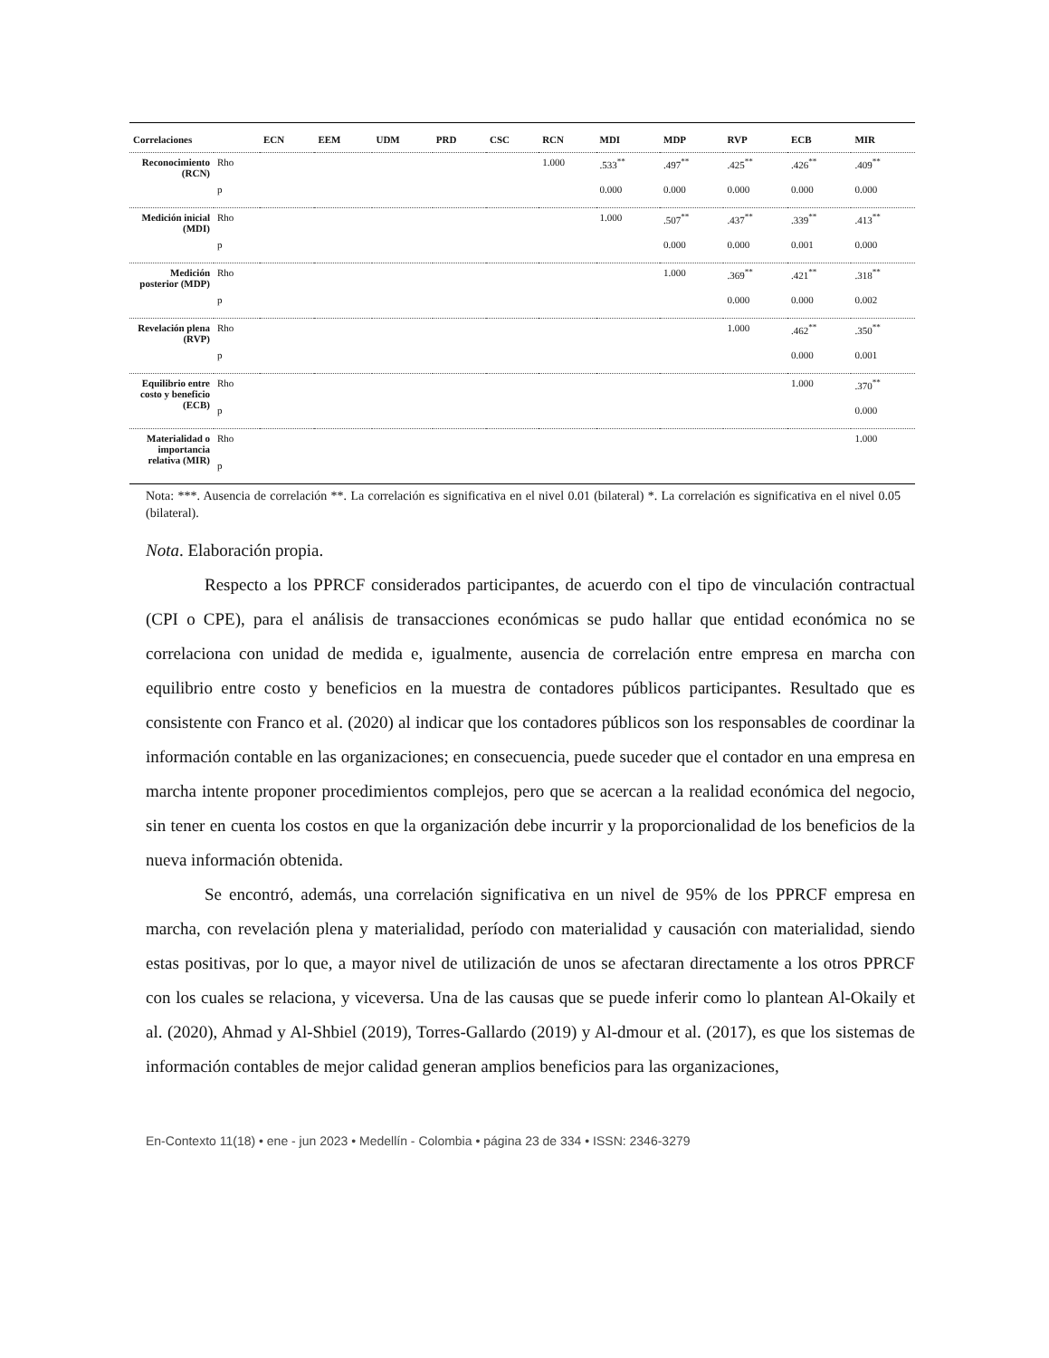| Correlaciones | | ECN | EEM | UDM | PRD | CSC | RCN | MDI | MDP | RVP | ECB | MIR |
| --- | --- | --- | --- | --- | --- | --- | --- | --- | --- | --- | --- | --- |
| Reconocimiento (RCN) | Rho | | | | | | 1.000 | .533<sup>**</sup> | .497<sup>**</sup> | .425<sup>**</sup> | .426<sup>**</sup> | .409<sup>**</sup> |
| | p | | | | | | | 0.000 | 0.000 | 0.000 | 0.000 | 0.000 |
| Medición inicial (MDI) | Rho | | | | | | | 1.000 | .507<sup>**</sup> | .437<sup>**</sup> | .339<sup>**</sup> | .413<sup>**</sup> |
| | p | | | | | | | | 0.000 | 0.000 | 0.001 | 0.000 |
| Medición posterior (MDP) | Rho | | | | | | | | 1.000 | .369<sup>**</sup> | .421<sup>**</sup> | .318<sup>**</sup> |
| | p | | | | | | | | | 0.000 | 0.000 | 0.002 |
| Revelación plena (RVP) | Rho | | | | | | | | | 1.000 | .462<sup>**</sup> | .350<sup>**</sup> |
| | p | | | | | | | | | | 0.000 | 0.001 |
| Equilibrio entre costo y beneficio (ECB) | Rho | | | | | | | | | | 1.000 | .370<sup>**</sup> |
| | p | | | | | | | | | | | 0.000 |
| Materialidad o importancia relativa (MIR) | Rho | | | | | | | | | | | 1.000 |
| | p | | | | | | | | | | | |
Nota: ***. Ausencia de correlación **. La correlación es significativa en el nivel 0.01 (bilateral) *. La correlación es significativa en el nivel 0.05 (bilateral).
Nota. Elaboración propia.
Respecto a los PPRCF considerados participantes, de acuerdo con el tipo de vinculación contractual (CPI o CPE), para el análisis de transacciones económicas se pudo hallar que entidad económica no se correlaciona con unidad de medida e, igualmente, ausencia de correlación entre empresa en marcha con equilibrio entre costo y beneficios en la muestra de contadores públicos participantes. Resultado que es consistente con Franco et al. (2020) al indicar que los contadores públicos son los responsables de coordinar la información contable en las organizaciones; en consecuencia, puede suceder que el contador en una empresa en marcha intente proponer procedimientos complejos, pero que se acercan a la realidad económica del negocio, sin tener en cuenta los costos en que la organización debe incurrir y la proporcionalidad de los beneficios de la nueva información obtenida.
Se encontró, además, una correlación significativa en un nivel de 95% de los PPRCF empresa en marcha, con revelación plena y materialidad, período con materialidad y causación con materialidad, siendo estas positivas, por lo que, a mayor nivel de utilización de unos se afectaran directamente a los otros PPRCF con los cuales se relaciona, y viceversa. Una de las causas que se puede inferir como lo plantean Al-Okaily et al. (2020), Ahmad y Al-Shbiel (2019), Torres-Gallardo (2019) y Al-dmour et al. (2017), es que los sistemas de información contables de mejor calidad generan amplios beneficios para las organizaciones,
En-Contexto 11(18) • ene - jun 2023 • Medellín - Colombia • página 23 de 334 • ISSN: 2346-3279